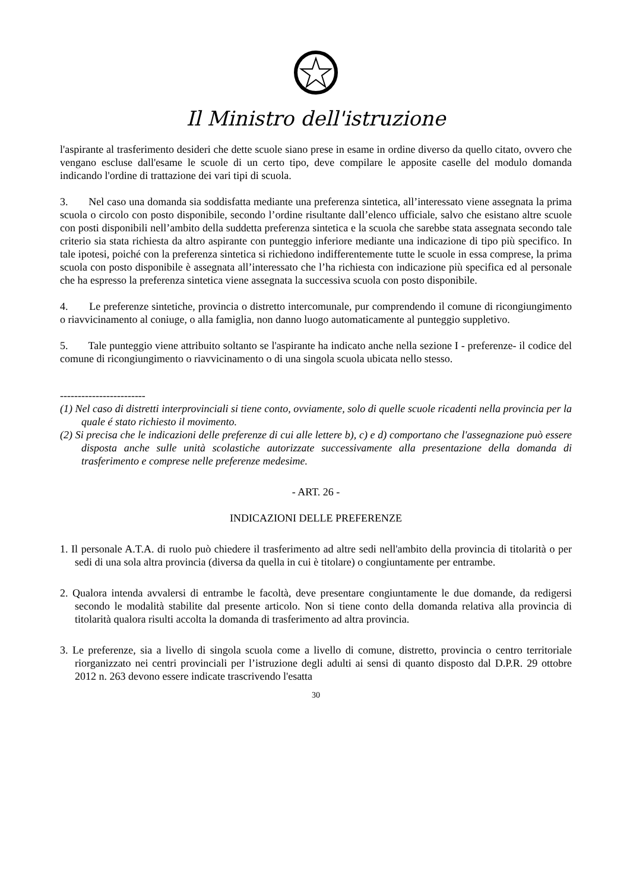Il Ministro dell'istruzione
l'aspirante al trasferimento desideri che dette scuole siano prese in esame in ordine diverso da quello citato, ovvero che vengano escluse dall'esame le scuole di un certo tipo, deve compilare le apposite caselle del modulo domanda indicando l'ordine di trattazione dei vari tipi di scuola.
3. Nel caso una domanda sia soddisfatta mediante una preferenza sintetica, all’interessato viene assegnata la prima scuola o circolo con posto disponibile, secondo l’ordine risultante dall’elenco ufficiale, salvo che esistano altre scuole con posti disponibili nell’ambito della suddetta preferenza sintetica e la scuola che sarebbe stata assegnata secondo tale criterio sia stata richiesta da altro aspirante con punteggio inferiore mediante una indicazione di tipo più specifico. In tale ipotesi, poiché con la preferenza sintetica si richiedono indifferentemente tutte le scuole in essa comprese, la prima scuola con posto disponibile è assegnata all’interessato che l’ha richiesta con indicazione più specifica ed al personale che ha espresso la preferenza sintetica viene assegnata la successiva scuola con posto disponibile.
4. Le preferenze sintetiche, provincia o distretto intercomunale, pur comprendendo il comune di ricongiungimento o riavvicinamento al coniuge, o alla famiglia, non danno luogo automaticamente al punteggio suppletivo.
5. Tale punteggio viene attribuito soltanto se l'aspirante ha indicato anche nella sezione I - preferenze- il codice del comune di ricongiungimento o riavvicinamento o di una singola scuola ubicata nello stesso.
------------------------
(1) Nel caso di distretti interprovinciali si tiene conto, ovviamente, solo di quelle scuole ricadenti nella provincia per la quale é stato richiesto il movimento.
(2) Si precisa che le indicazioni delle preferenze di cui alle lettere b), c) e d) comportano che l'assegnazione può essere disposta anche sulle unità scolastiche autorizzate successivamente alla presentazione della domanda di trasferimento e comprese nelle preferenze medesime.
- ART. 26 -
INDICAZIONI DELLE PREFERENZE
1. Il personale A.T.A. di ruolo può chiedere il trasferimento ad altre sedi nell'ambito della provincia di titolarità o per sedi di una sola altra provincia (diversa da quella in cui è titolare) o congiuntamente per entrambe.
2. Qualora intenda avvalersi di entrambe le facoltà, deve presentare congiuntamente le due domande, da redigersi secondo le modalità stabilite dal presente articolo. Non si tiene conto della domanda relativa alla provincia di titolarità qualora risulti accolta la domanda di trasferimento ad altra provincia.
3. Le preferenze, sia a livello di singola scuola come a livello di comune, distretto, provincia o centro territoriale riorganizzato nei centri provinciali per l’istruzione degli adulti ai sensi di quanto disposto dal D.P.R. 29 ottobre 2012 n. 263 devono essere indicate trascrivendo l'esatta
30